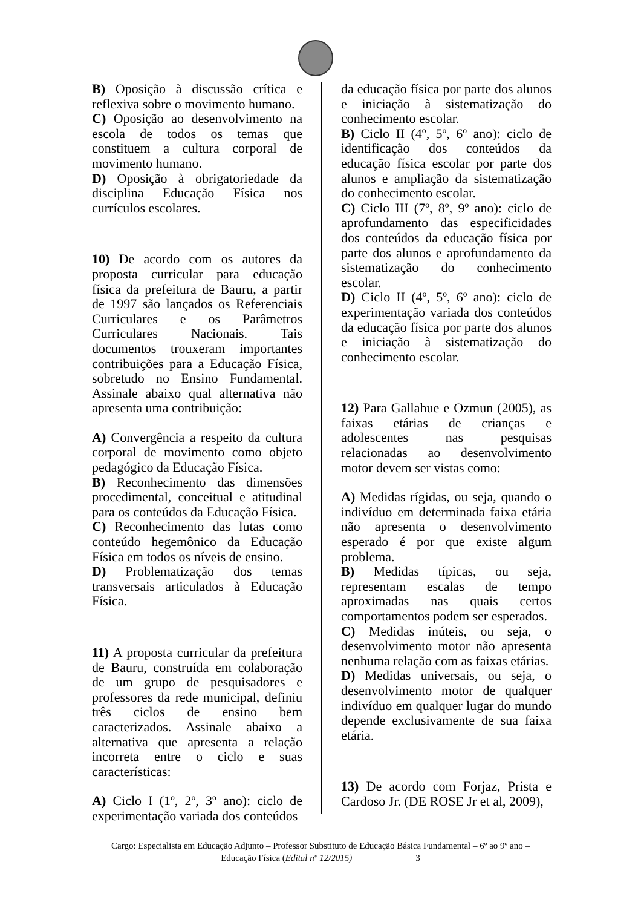B) Oposição à discussão crítica e reflexiva sobre o movimento humano.
C) Oposição ao desenvolvimento na escola de todos os temas que constituem a cultura corporal de movimento humano.
D) Oposição à obrigatoriedade da disciplina Educação Física nos currículos escolares.
10) De acordo com os autores da proposta curricular para educação física da prefeitura de Bauru, a partir de 1997 são lançados os Referenciais Curriculares e os Parâmetros Curriculares Nacionais. Tais documentos trouxeram importantes contribuições para a Educação Física, sobretudo no Ensino Fundamental. Assinale abaixo qual alternativa não apresenta uma contribuição:
A) Convergência a respeito da cultura corporal de movimento como objeto pedagógico da Educação Física.
B) Reconhecimento das dimensões procedimental, conceitual e atitudinal para os conteúdos da Educação Física.
C) Reconhecimento das lutas como conteúdo hegemônico da Educação Física em todos os níveis de ensino.
D) Problematização dos temas transversais articulados à Educação Física.
11) A proposta curricular da prefeitura de Bauru, construída em colaboração de um grupo de pesquisadores e professores da rede municipal, definiu três ciclos de ensino bem caracterizados. Assinale abaixo a alternativa que apresenta a relação incorreta entre o ciclo e suas características:
A) Ciclo I (1º, 2º, 3º ano): ciclo de experimentação variada dos conteúdos
da educação física por parte dos alunos e iniciação à sistematização do conhecimento escolar.
B) Ciclo II (4º, 5º, 6º ano): ciclo de identificação dos conteúdos da educação física escolar por parte dos alunos e ampliação da sistematização do conhecimento escolar.
C) Ciclo III (7º, 8º, 9º ano): ciclo de aprofundamento das especificidades dos conteúdos da educação física por parte dos alunos e aprofundamento da sistematização do conhecimento escolar.
D) Ciclo II (4º, 5º, 6º ano): ciclo de experimentação variada dos conteúdos da educação física por parte dos alunos e iniciação à sistematização do conhecimento escolar.
12) Para Gallahue e Ozmun (2005), as faixas etárias de crianças e adolescentes nas pesquisas relacionadas ao desenvolvimento motor devem ser vistas como:
A) Medidas rígidas, ou seja, quando o indivíduo em determinada faixa etária não apresenta o desenvolvimento esperado é por que existe algum problema.
B) Medidas típicas, ou seja, representam escalas de tempo aproximadas nas quais certos comportamentos podem ser esperados.
C) Medidas inúteis, ou seja, o desenvolvimento motor não apresenta nenhuma relação com as faixas etárias.
D) Medidas universais, ou seja, o desenvolvimento motor de qualquer indivíduo em qualquer lugar do mundo depende exclusivamente de sua faixa etária.
13) De acordo com Forjaz, Prista e Cardoso Jr. (DE ROSE Jr et al, 2009),
Cargo: Especialista em Educação Adjunto – Professor Substituto de Educação Básica Fundamental – 6º ao 9º ano –
Educação Física (Edital nº 12/2015) 3